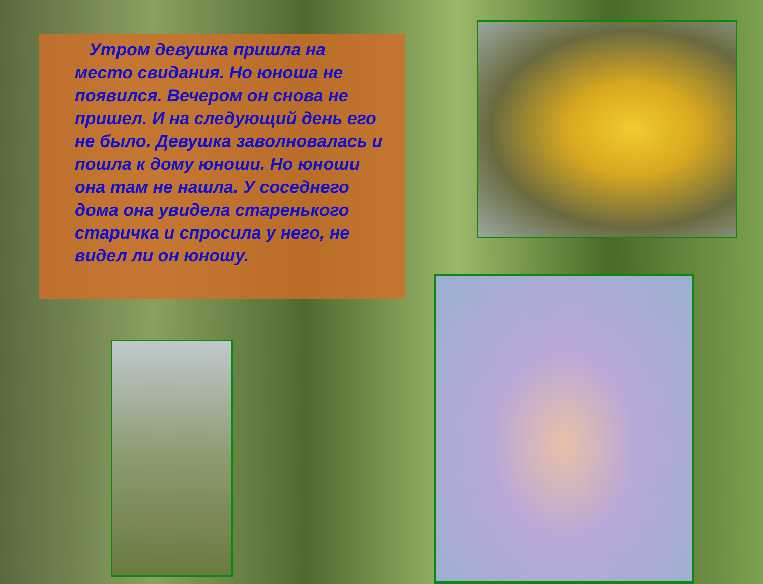Утром девушка пришла на место свидания. Но юноша не появился. Вечером он снова не пришел. И на следующий день его не было. Девушка заволновалась и пошла к дому юноши. Но юноши она там не нашла. У соседнего дома она увидела старенького старичка и спросила у него, не видел ли он юношу.